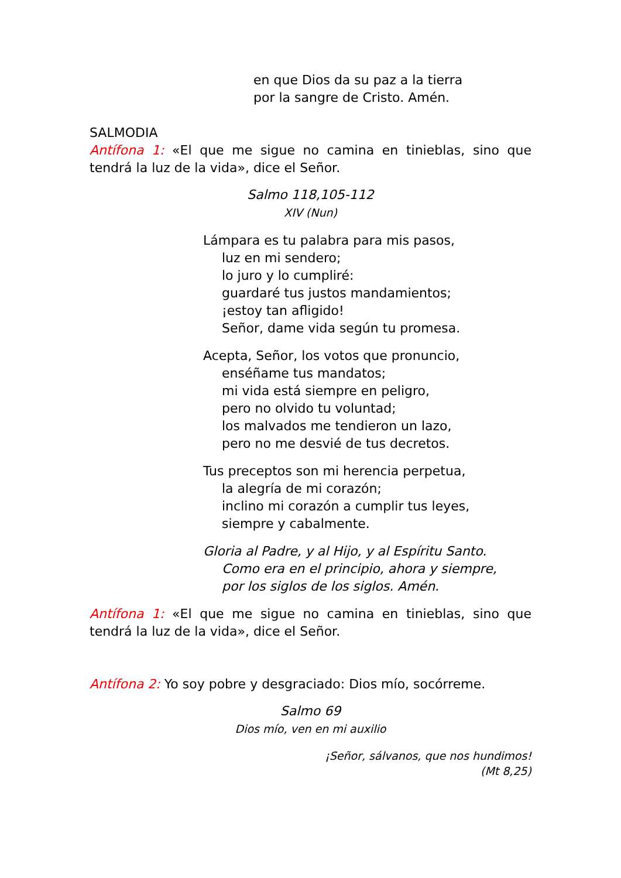en que Dios da su paz a la tierra
por la sangre de Cristo. Amén.
SALMODIA
Antífona 1: «El que me sigue no camina en tinieblas, sino que tendrá la luz de la vida», dice el Señor.
Salmo 118,105-112
XIV (Nun)
Lámpara es tu palabra para mis pasos,
luz en mi sendero;
lo juro y lo cumpliré:
guardaré tus justos mandamientos;
¡estoy tan afligido!
Señor, dame vida según tu promesa.
Acepta, Señor, los votos que pronuncio,
enséñame tus mandatos;
mi vida está siempre en peligro,
pero no olvido tu voluntad;
los malvados me tendieron un lazo,
pero no me desvié de tus decretos.
Tus preceptos son mi herencia perpetua,
la alegría de mi corazón;
inclino mi corazón a cumplir tus leyes,
siempre y cabalmente.
Gloria al Padre, y al Hijo, y al Espíritu Santo.
Como era en el principio, ahora y siempre,
por los siglos de los siglos. Amén.
Antífona 1: «El que me sigue no camina en tinieblas, sino que tendrá la luz de la vida», dice el Señor.
Antífona 2: Yo soy pobre y desgraciado: Dios mío, socórreme.
Salmo 69
Dios mío, ven en mi auxilio
¡Señor, sálvanos, que nos hundimos!
(Mt 8,25)